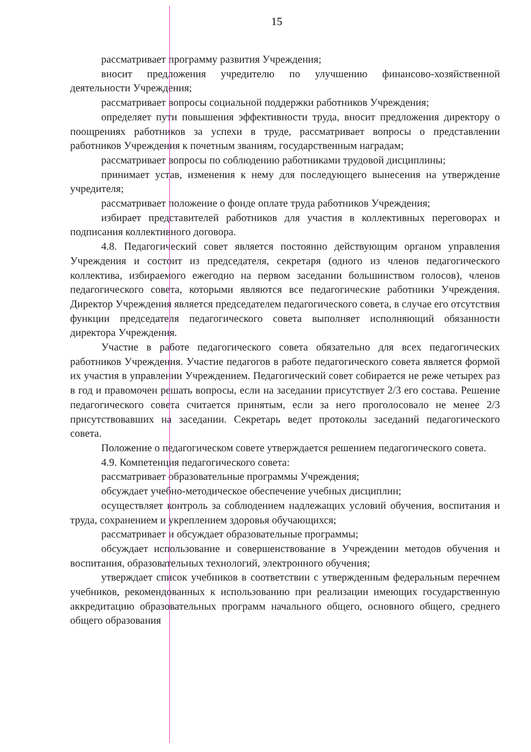15
рассматривает программу развития Учреждения;
вносит предложения учредителю по улучшению финансово-хозяйственной деятельности Учреждения;
рассматривает вопросы социальной поддержки работников Учреждения;
определяет пути повышения эффективности труда, вносит предложения директору о поощрениях работников за успехи в труде, рассматривает вопросы о представлении работников Учреждения к почетным званиям, государственным наградам;
рассматривает вопросы по соблюдению работниками трудовой дисциплины;
принимает устав, изменения к нему для последующего вынесения на утверждение учредителя;
рассматривает положение о фонде оплате труда работников Учреждения;
избирает представителей работников для участия в коллективных переговорах и подписания коллективного договора.
4.8. Педагогический совет является постоянно действующим органом управления Учреждения и состоит из председателя, секретаря (одного из членов педагогического коллектива, избираемого ежегодно на первом заседании большинством голосов), членов педагогического совета, которыми являются все педагогические работники Учреждения. Директор Учреждения является председателем педагогического совета, в случае его отсутствия функции председателя педагогического совета выполняет исполняющий обязанности директора Учреждения.
Участие в работе педагогического совета обязательно для всех педагогических работников Учреждения. Участие педагогов в работе педагогического совета является формой их участия в управлении Учреждением. Педагогический совет собирается не реже четырех раз в год и правомочен решать вопросы, если на заседании присутствует 2/3 его состава. Решение педагогического совета считается принятым, если за него проголосовало не менее 2/3 присутствовавших на заседании. Секретарь ведет протоколы заседаний педагогического совета.
Положение о педагогическом совете утверждается решением педагогического совета.
4.9. Компетенция педагогического совета:
рассматривает образовательные программы Учреждения;
обсуждает учебно-методическое обеспечение учебных дисциплин;
осуществляет контроль за соблюдением надлежащих условий обучения, воспитания и труда, сохранением и укреплением здоровья обучающихся;
рассматривает и обсуждает образовательные программы;
обсуждает использование и совершенствование в Учреждении методов обучения и воспитания, образовательных технологий, электронного обучения;
утверждает список учебников в соответствии с утвержденным федеральным перечнем учебников, рекомендованных к использованию при реализации имеющих государственную аккредитацию образовательных программ начального общего, основного общего, среднего общего образования